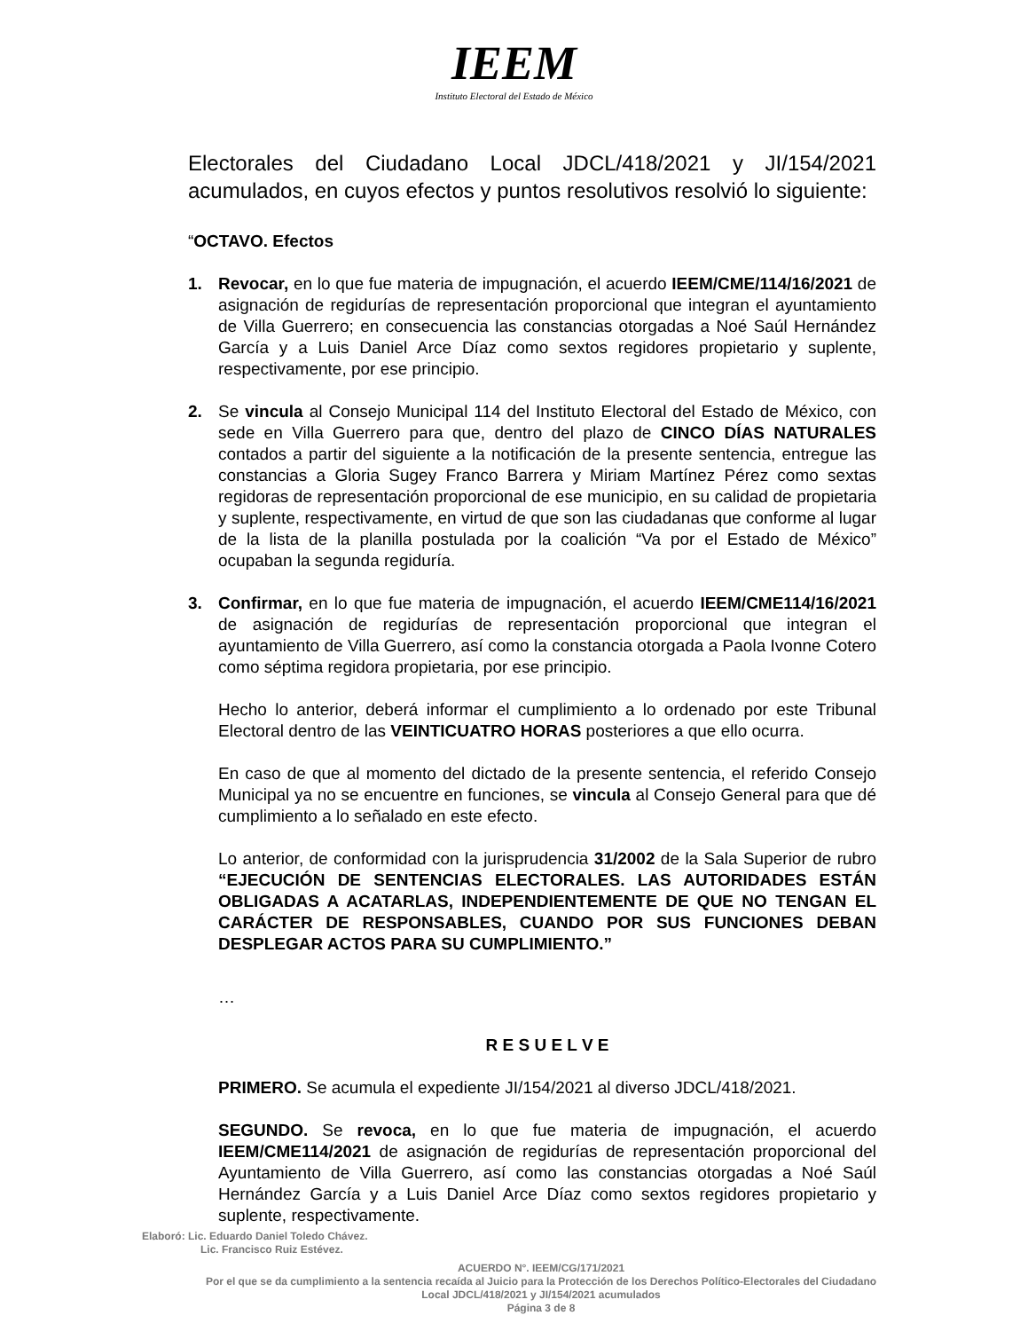IEEM
Instituto Electoral del Estado de México
Electorales del Ciudadano Local JDCL/418/2021 y JI/154/2021 acumulados, en cuyos efectos y puntos resolutivos resolvió lo siguiente:
“OCTAVO. Efectos
1. Revocar, en lo que fue materia de impugnación, el acuerdo IEEM/CME/114/16/2021 de asignación de regidurías de representación proporcional que integran el ayuntamiento de Villa Guerrero; en consecuencia las constancias otorgadas a Noé Saúl Hernández García y a Luis Daniel Arce Díaz como sextos regidores propietario y suplente, respectivamente, por ese principio.
2. Se vincula al Consejo Municipal 114 del Instituto Electoral del Estado de México, con sede en Villa Guerrero para que, dentro del plazo de CINCO DÍAS NATURALES contados a partir del siguiente a la notificación de la presente sentencia, entregue las constancias a Gloria Sugey Franco Barrera y Miriam Martínez Pérez como sextas regidoras de representación proporcional de ese municipio, en su calidad de propietaria y suplente, respectivamente, en virtud de que son las ciudadanas que conforme al lugar de la lista de la planilla postulada por la coalición “Va por el Estado de México” ocupaban la segunda regiduría.
3. Confirmar, en lo que fue materia de impugnación, el acuerdo IEEM/CME114/16/2021 de asignación de regidurías de representación proporcional que integran el ayuntamiento de Villa Guerrero, así como la constancia otorgada a Paola Ivonne Cotero como séptima regidora propietaria, por ese principio.
Hecho lo anterior, deberá informar el cumplimiento a lo ordenado por este Tribunal Electoral dentro de las VEINTICUATRO HORAS posteriores a que ello ocurra.
En caso de que al momento del dictado de la presente sentencia, el referido Consejo Municipal ya no se encuentre en funciones, se vincula al Consejo General para que dé cumplimiento a lo señalado en este efecto.
Lo anterior, de conformidad con la jurisprudencia 31/2002 de la Sala Superior de rubro “EJECUCIÓN DE SENTENCIAS ELECTORALES. LAS AUTORIDADES ESTÁN OBLIGADAS A ACATARLAS, INDEPENDIENTEMENTE DE QUE NO TENGAN EL CARÁCTER DE RESPONSABLES, CUANDO POR SUS FUNCIONES DEBAN DESPLEGAR ACTOS PARA SU CUMPLIMIENTO.”
…
R E S U E L V E
PRIMERO. Se acumula el expediente JI/154/2021 al diverso JDCL/418/2021.
SEGUNDO. Se revoca, en lo que fue materia de impugnación, el acuerdo IEEM/CME114/2021 de asignación de regidurías de representación proporcional del Ayuntamiento de Villa Guerrero, así como las constancias otorgadas a Noé Saúl Hernández García y a Luis Daniel Arce Díaz como sextos regidores propietario y suplente, respectivamente.
Elaboró: Lic. Eduardo Daniel Toledo Chávez.
Lic. Francisco Ruiz Estévez.
ACUERDO N°. IEEM/CG/171/2021
Por el que se da cumplimiento a la sentencia recaída al Juicio para la Protección de los Derechos Político-Electorales del Ciudadano Local JDCL/418/2021 y JI/154/2021 acumulados
Página 3 de 8